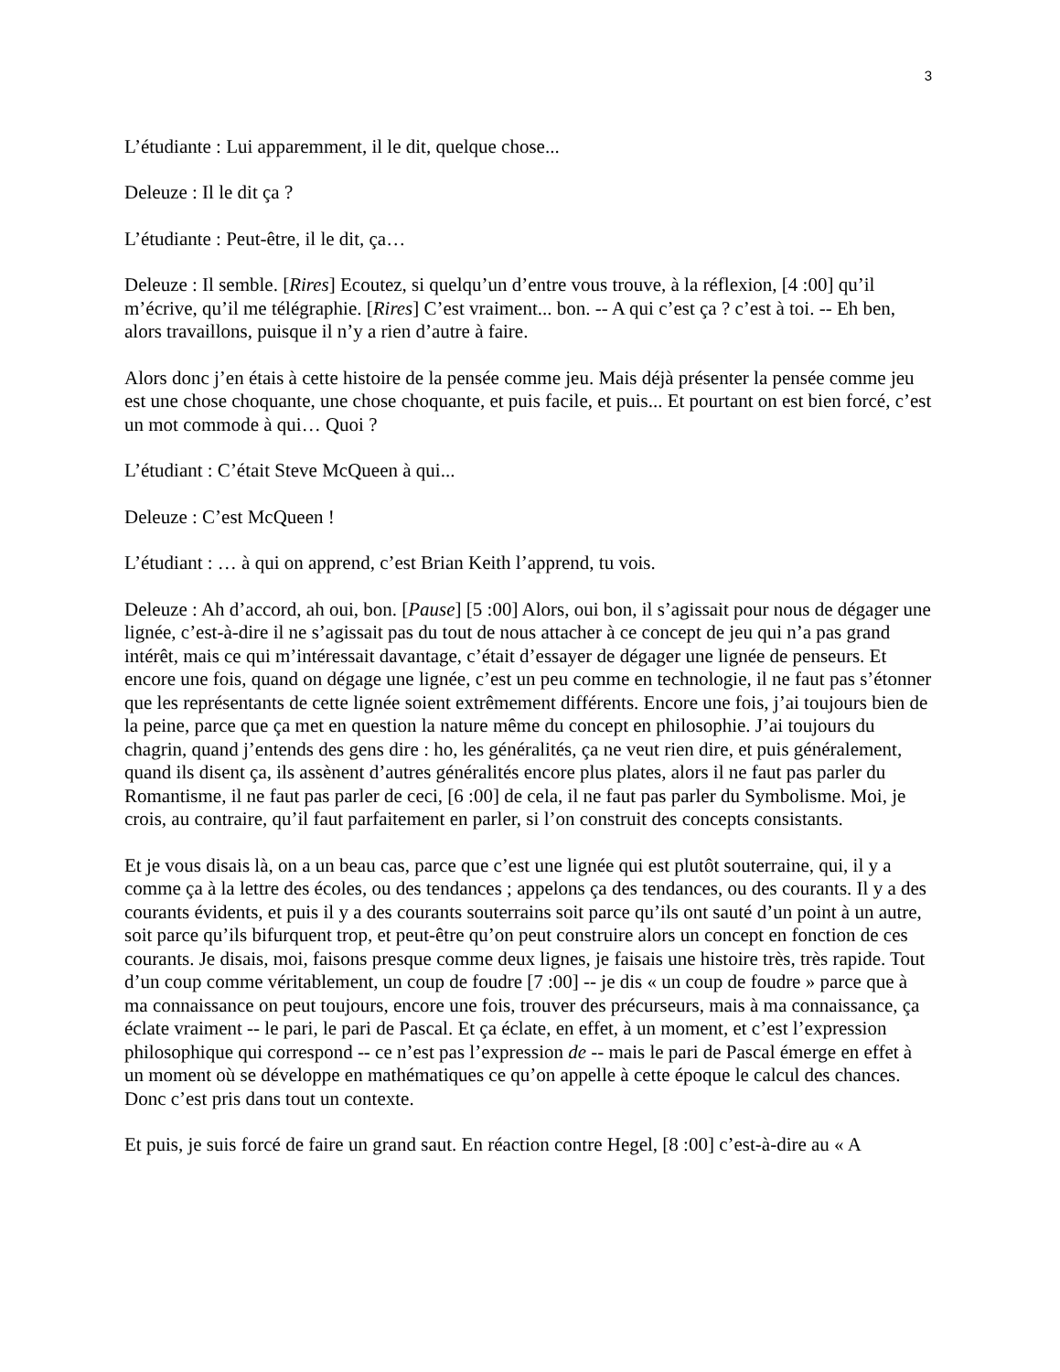3
L’étudiante : Lui apparemment, il le dit, quelque chose...
Deleuze : Il le dit ça ?
L’étudiante : Peut-être, il le dit, ça…
Deleuze : Il semble. [Rires] Ecoutez, si quelqu’un d’entre vous trouve, à la réflexion, [4 :00] qu’il m’écrive, qu’il me télégraphie. [Rires] C’est vraiment... bon. -- A qui c’est ça ? c’est à toi. -- Eh ben, alors travaillons, puisque il n’y a rien d’autre à faire.
Alors donc j’en étais à cette histoire de la pensée comme jeu. Mais déjà présenter la pensée comme jeu est une chose choquante, une chose choquante, et puis facile, et puis... Et pourtant on est bien forcé, c’est un mot commode à qui… Quoi ?
L’étudiant : C’était Steve McQueen à qui...
Deleuze : C’est McQueen !
L’étudiant : … à qui on apprend, c’est Brian Keith l’apprend, tu vois.
Deleuze : Ah d’accord, ah oui, bon. [Pause] [5 :00] Alors, oui bon, il s’agissait pour nous de dégager une lignée, c’est-à-dire il ne s’agissait pas du tout de nous attacher à ce concept de jeu qui n’a pas grand intérêt, mais ce qui m’intéressait davantage, c’était d’essayer de dégager une lignée de penseurs. Et encore une fois, quand on dégage une lignée, c’est un peu comme en technologie, il ne faut pas s’étonner que les représentants de cette lignée soient extrêmement différents. Encore une fois, j’ai toujours bien de la peine, parce que ça met en question la nature même du concept en philosophie. J’ai toujours du chagrin, quand j’entends des gens dire : ho, les généralités, ça ne veut rien dire, et puis généralement, quand ils disent ça, ils assènent d’autres généralités encore plus plates, alors il ne faut pas parler du Romantisme, il ne faut pas parler de ceci, [6 :00] de cela, il ne faut pas parler du Symbolisme. Moi, je crois, au contraire, qu’il faut parfaitement en parler, si l’on construit des concepts consistants.
Et je vous disais là, on a un beau cas, parce que c’est une lignée qui est plutôt souterraine, qui, il y a comme ça à la lettre des écoles, ou des tendances ; appelons ça des tendances, ou des courants. Il y a des courants évidents, et puis il y a des courants souterrains soit parce qu’ils ont sauté d’un point à un autre, soit parce qu’ils bifurquent trop, et peut-être qu’on peut construire alors un concept en fonction de ces courants. Je disais, moi, faisons presque comme deux lignes, je faisais une histoire très, très rapide. Tout d’un coup comme véritablement, un coup de foudre [7 :00] -- je dis « un coup de foudre » parce que à ma connaissance on peut toujours, encore une fois, trouver des précurseurs, mais à ma connaissance, ça éclate vraiment -- le pari, le pari de Pascal. Et ça éclate, en effet, à un moment, et c’est l’expression philosophique qui correspond -- ce n’est pas l’expression de -- mais le pari de Pascal émerge en effet à un moment où se développe en mathématiques ce qu’on appelle à cette époque le calcul des chances. Donc c’est pris dans tout un contexte.
Et puis, je suis forcé de faire un grand saut. En réaction contre Hegel, [8 :00] c’est-à-dire au « A